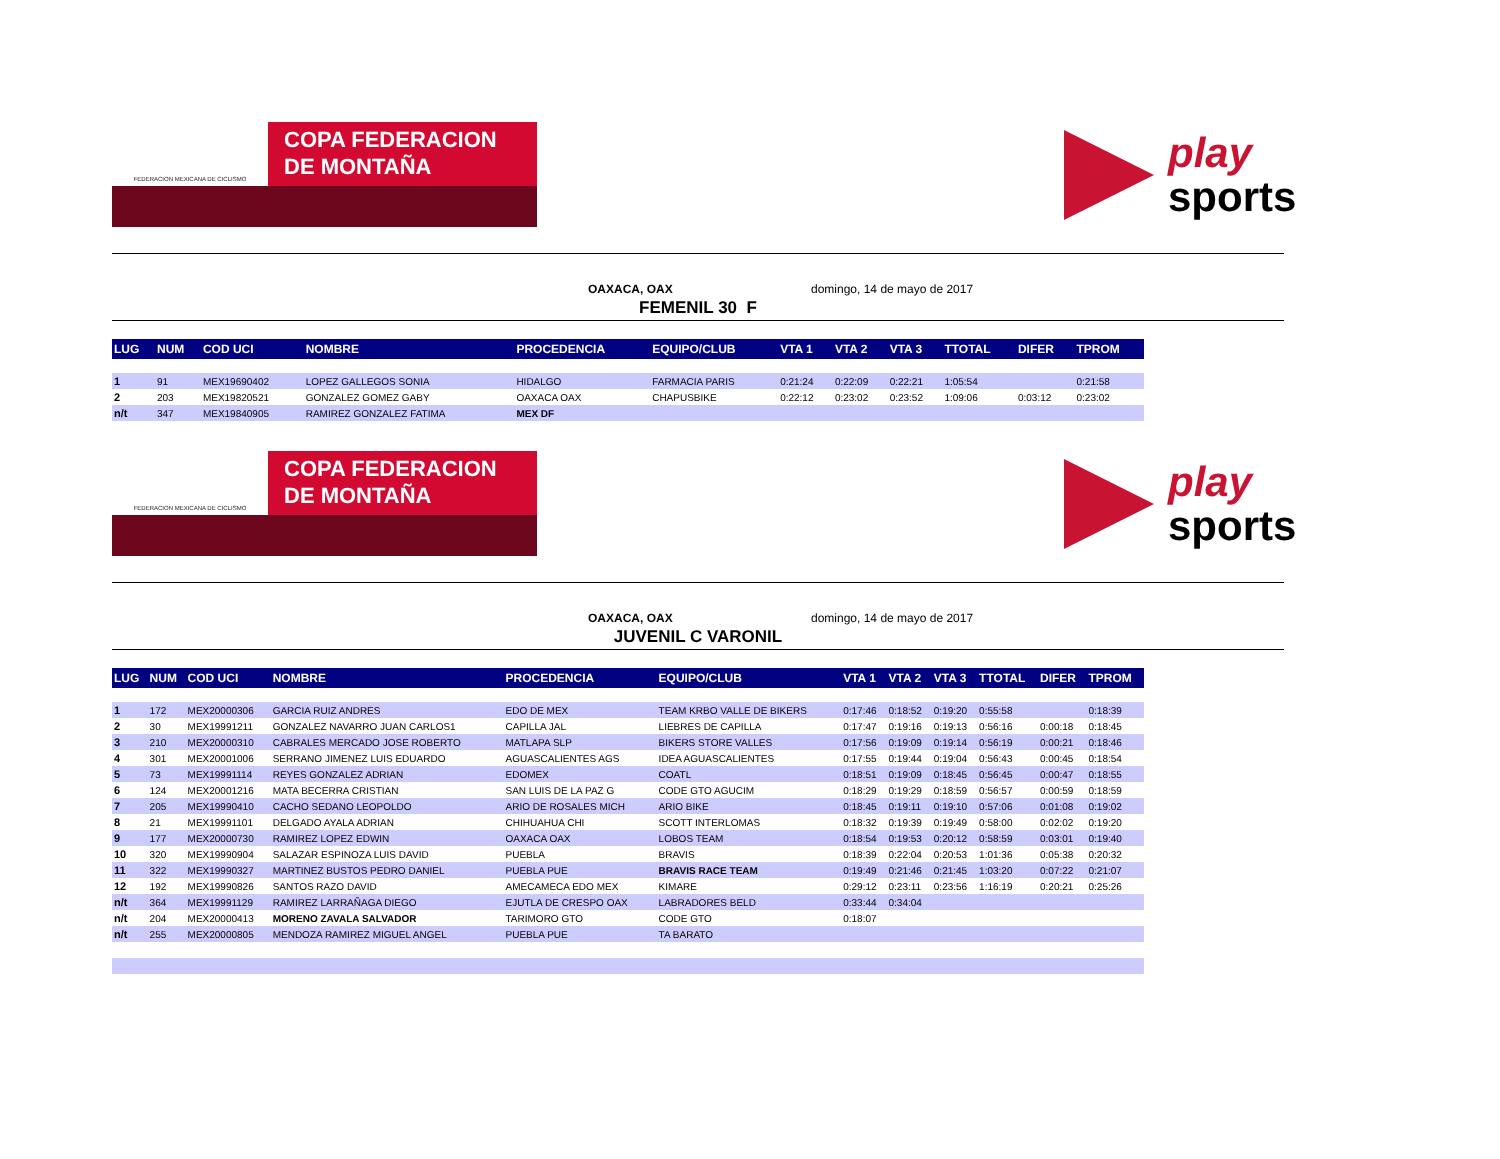FEDERACION MEXICANA DE CICLISMO
COPA FEDERACION
DE MONTAÑA
play
sports
OAXACA, OAX domingo, 14 de mayo de 2017
FEMENIL 30 F
| LUG | NUM | COD UCI | NOMBRE | PROCEDENCIA | EQUIPO/CLUB | VTA 1 | VTA 2 | VTA 3 | TTOTAL | DIFER | TPROM |
| --- | --- | --- | --- | --- | --- | --- | --- | --- | --- | --- | --- |
| 1 | 91 | MEX19690402 | LOPEZ GALLEGOS SONIA | HIDALGO | FARMACIA PARIS | 0:21:24 | 0:22:09 | 0:22:21 | 1:05:54 | | 0:21:58 |
| 2 | 203 | MEX19820521 | GONZALEZ GOMEZ GABY | OAXACA OAX | CHAPUSBIKE | 0:22:12 | 0:23:02 | 0:23:52 | 1:09:06 | 0:03:12 | 0:23:02 |
| n/t | 347 | MEX19840905 | RAMIREZ GONZALEZ FATIMA | MEX DF | | | | | | | |
FEDERACION MEXICANA DE CICLISMO
COPA FEDERACION
DE MONTAÑA
play
sports
OAXACA, OAX domingo, 14 de mayo de 2017
JUVENIL C VARONIL
| LUG | NUM | COD UCI | NOMBRE | PROCEDENCIA | EQUIPO/CLUB | VTA 1 | VTA 2 | VTA 3 | TTOTAL | DIFER | TPROM |
| --- | --- | --- | --- | --- | --- | --- | --- | --- | --- | --- | --- |
| 1 | 172 | MEX20000306 | GARCIA RUIZ ANDRES | EDO DE MEX | TEAM KRBO VALLE DE BIKERS | 0:17:46 | 0:18:52 | 0:19:20 | 0:55:58 | | 0:18:39 |
| 2 | 30 | MEX19991211 | GONZALEZ NAVARRO JUAN CARLOS1 | CAPILLA JAL | LIEBRES DE CAPILLA | 0:17:47 | 0:19:16 | 0:19:13 | 0:56:16 | 0:00:18 | 0:18:45 |
| 3 | 210 | MEX20000310 | CABRALES MERCADO JOSE ROBERTO | MATLAPA SLP | BIKERS STORE VALLES | 0:17:56 | 0:19:09 | 0:19:14 | 0:56:19 | 0:00:21 | 0:18:46 |
| 4 | 301 | MEX20001006 | SERRANO JIMENEZ LUIS EDUARDO | AGUASCALIENTES AGS | IDEA AGUASCALIENTES | 0:17:55 | 0:19:44 | 0:19:04 | 0:56:43 | 0:00:45 | 0:18:54 |
| 5 | 73 | MEX19991114 | REYES GONZALEZ ADRIAN | EDOMEX | COATL | 0:18:51 | 0:19:09 | 0:18:45 | 0:56:45 | 0:00:47 | 0:18:55 |
| 6 | 124 | MEX20001216 | MATA BECERRA CRISTIAN | SAN LUIS DE LA PAZ G | CODE GTO AGUCIM | 0:18:29 | 0:19:29 | 0:18:59 | 0:56:57 | 0:00:59 | 0:18:59 |
| 7 | 205 | MEX19990410 | CACHO SEDANO LEOPOLDO | ARIO DE ROSALES MICH | ARIO BIKE | 0:18:45 | 0:19:11 | 0:19:10 | 0:57:06 | 0:01:08 | 0:19:02 |
| 8 | 21 | MEX19991101 | DELGADO AYALA ADRIAN | CHIHUAHUA CHI | SCOTT INTERLOMAS | 0:18:32 | 0:19:39 | 0:19:49 | 0:58:00 | 0:02:02 | 0:19:20 |
| 9 | 177 | MEX20000730 | RAMIREZ LOPEZ EDWIN | OAXACA OAX | LOBOS TEAM | 0:18:54 | 0:19:53 | 0:20:12 | 0:58:59 | 0:03:01 | 0:19:40 |
| 10 | 320 | MEX19990904 | SALAZAR ESPINOZA LUIS DAVID | PUEBLA | BRAVIS | 0:18:39 | 0:22:04 | 0:20:53 | 1:01:36 | 0:05:38 | 0:20:32 |
| 11 | 322 | MEX19990327 | MARTINEZ BUSTOS PEDRO DANIEL | PUEBLA PUE | BRAVIS RACE TEAM | 0:19:49 | 0:21:46 | 0:21:45 | 1:03:20 | 0:07:22 | 0:21:07 |
| 12 | 192 | MEX19990826 | SANTOS RAZO DAVID | AMECAMECA EDO MEX | KIMARE | 0:29:12 | 0:23:11 | 0:23:56 | 1:16:19 | 0:20:21 | 0:25:26 |
| n/t | 364 | MEX19991129 | RAMIREZ LARRAÑAGA DIEGO | EJUTLA DE CRESPO OAX | LABRADORES BELD | 0:33:44 | 0:34:04 | | | | |
| n/t | 204 | MEX20000413 | MORENO ZAVALA SALVADOR | TARIMORO GTO | CODE GTO | 0:18:07 | | | | | |
| n/t | 255 | MEX20000805 | MENDOZA RAMIREZ MIGUEL ANGEL | PUEBLA PUE | TA BARATO | | | | | | |